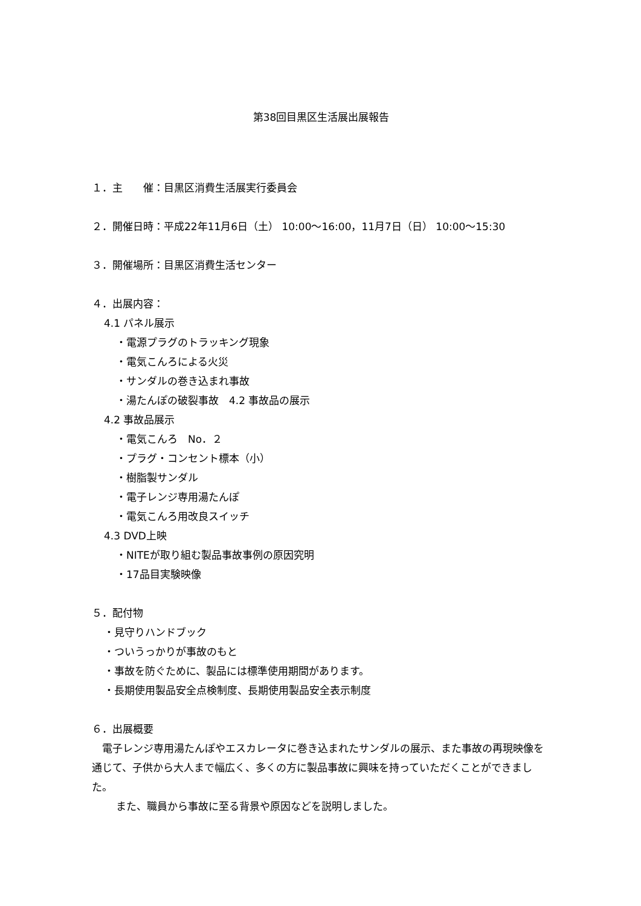第38回目黒区生活展出展報告
１．主　　催：目黒区消費生活展実行委員会
２．開催日時：平成22年11月6日（土） 10:00〜16:00，11月7日（日） 10:00〜15:30
３．開催場所：目黒区消費生活センター
４．出展内容：
4.1 パネル展示
・電源プラグのトラッキング現象
・電気こんろによる火災
・サンダルの巻き込まれ事故
・湯たんぽの破裂事故　4.2 事故品の展示
4.2 事故品展示
・電気こんろ　No．２
・プラグ・コンセント標本（小）
・樹脂製サンダル
・電子レンジ専用湯たんぽ
・電気こんろ用改良スイッチ
4.3 DVD上映
・NITEが取り組む製品事故事例の原因究明
・17品目実験映像
５．配付物
・見守りハンドブック
・ついうっかりが事故のもと
・事故を防ぐために、製品には標準使用期間があります。
・長期使用製品安全点検制度、長期使用製品安全表示制度
６．出展概要
　電子レンジ専用湯たんぽやエスカレータに巻き込まれたサンダルの展示、また事故の再現映像を通じて、子供から大人まで幅広く、多くの方に製品事故に興味を持っていただくことができました。
また、職員から事故に至る背景や原因などを説明しました。